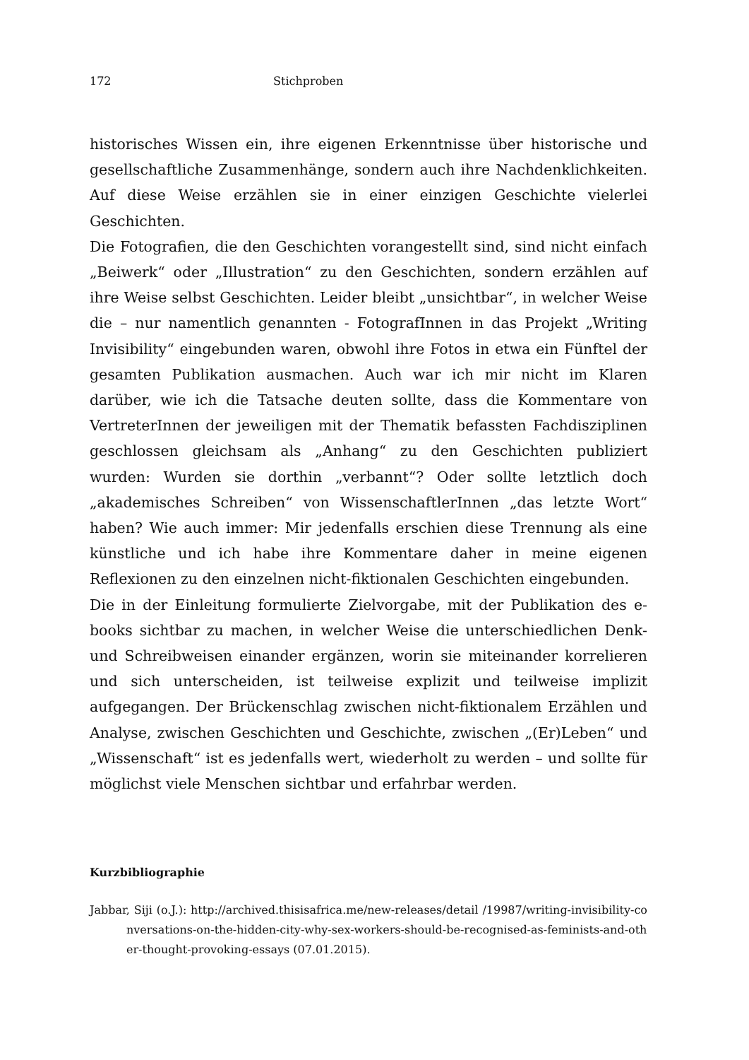172 Stichproben
historisches Wissen ein, ihre eigenen Erkenntnisse über historische und gesellschaftliche Zusammenhänge, sondern auch ihre Nachdenklichkeiten. Auf diese Weise erzählen sie in einer einzigen Geschichte vielerlei Geschichten.
Die Fotografien, die den Geschichten vorangestellt sind, sind nicht einfach „Beiwerk“ oder „Illustration“ zu den Geschichten, sondern erzählen auf ihre Weise selbst Geschichten. Leider bleibt „unsichtbar“, in welcher Weise die – nur namentlich genannten - FotografInnen in das Projekt „Writing Invisibility“ eingebunden waren, obwohl ihre Fotos in etwa ein Fünftel der gesamten Publikation ausmachen. Auch war ich mir nicht im Klaren darüber, wie ich die Tatsache deuten sollte, dass die Kommentare von VertreterInnen der jeweiligen mit der Thematik befassten Fachdisziplinen geschlossen gleichsam als „Anhang“ zu den Geschichten publiziert wurden: Wurden sie dorthin „verbannt“? Oder sollte letztlich doch „akademisches Schreiben“ von WissenschaftlerInnen „das letzte Wort“ haben? Wie auch immer: Mir jedenfalls erschien diese Trennung als eine künstliche und ich habe ihre Kommentare daher in meine eigenen Reflexionen zu den einzelnen nicht-fiktionalen Geschichten eingebunden.
Die in der Einleitung formulierte Zielvorgabe, mit der Publikation des e-books sichtbar zu machen, in welcher Weise die unterschiedlichen Denk- und Schreibweisen einander ergänzen, worin sie miteinander korrelieren und sich unterscheiden, ist teilweise explizit und teilweise implizit aufgegangen. Der Brückenschlag zwischen nicht-fiktionalem Erzählen und Analyse, zwischen Geschichten und Geschichte, zwischen „(Er)Leben“ und „Wissenschaft“ ist es jedenfalls wert, wiederholt zu werden – und sollte für möglichst viele Menschen sichtbar und erfahrbar werden.
Kurzbibliographie
Jabbar, Siji (o.J.): http://archived.thisisafrica.me/new-releases/detail /19987/writing-invisibility-conversations-on-the-hidden-city-why-sex-workers-should-be-recognised-as-feminists-and-other-thought-provoking-essays (07.01.2015).